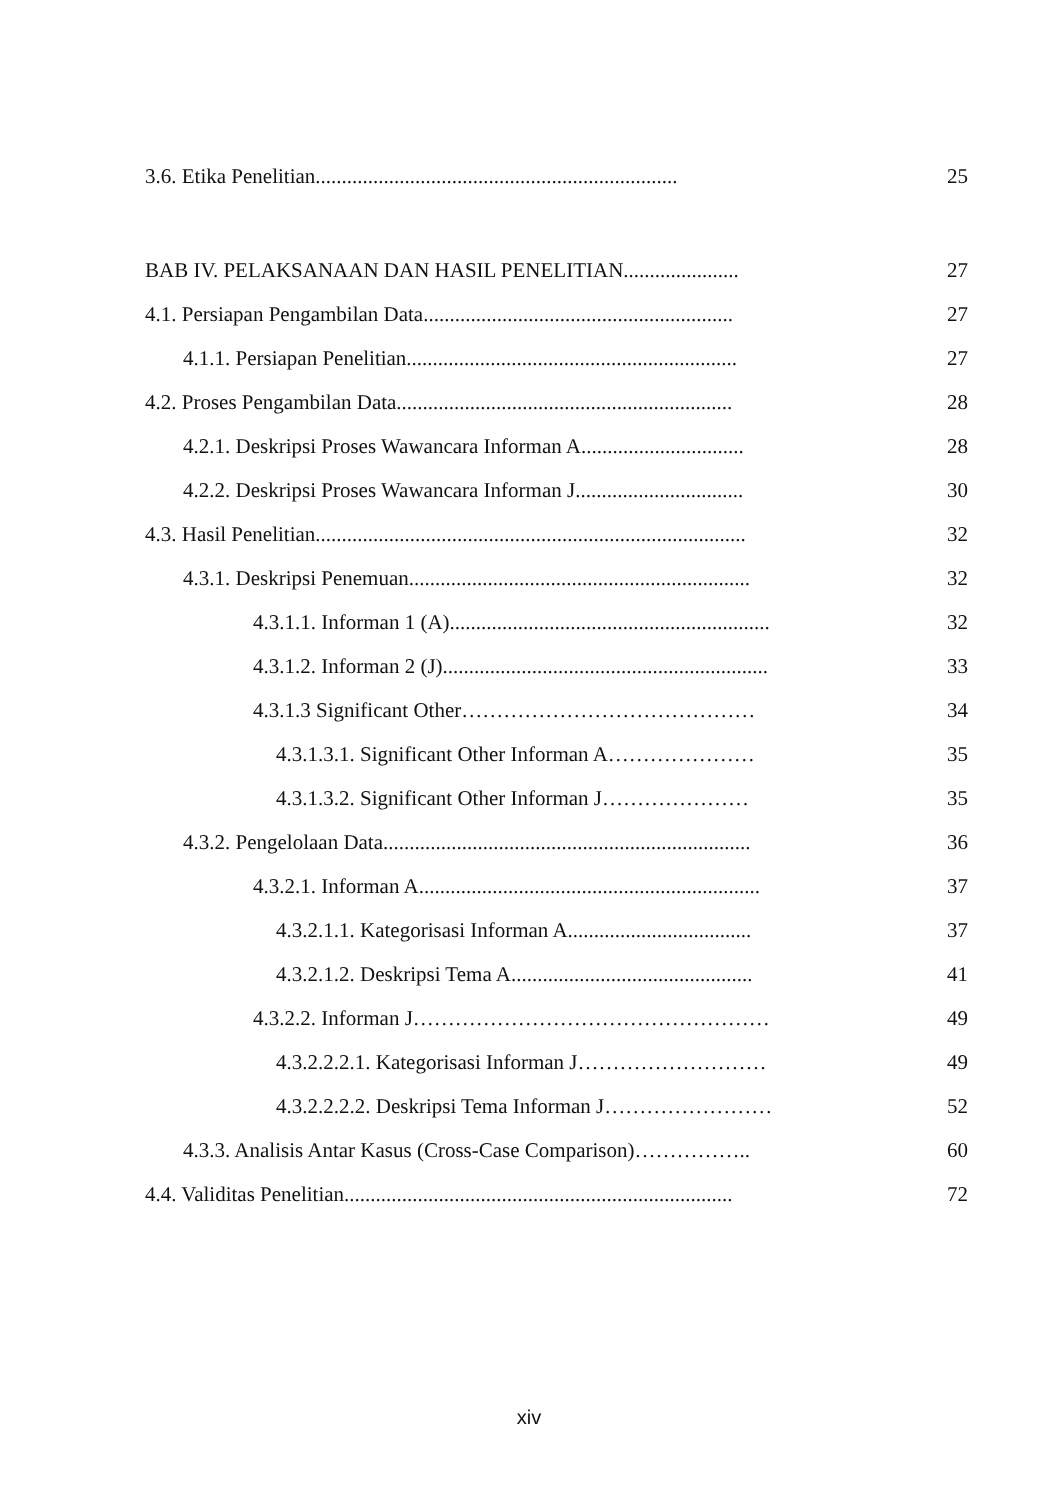3.6. Etika Penelitian..................................................................... 25
BAB IV. PELAKSANAAN DAN HASIL PENELITIAN...................... 27
4.1. Persiapan Pengambilan Data........................................................... 27
4.1.1. Persiapan Penelitian............................................................... 27
4.2. Proses Pengambilan Data................................................................ 28
4.2.1. Deskripsi Proses Wawancara Informan A............................... 28
4.2.2. Deskripsi Proses Wawancara Informan J................................ 30
4.3. Hasil Penelitian.................................................................................. 32
4.3.1. Deskripsi Penemuan................................................................. 32
4.3.1.1. Informan 1 (A)............................................................. 32
4.3.1.2. Informan 2 (J).............................................................. 33
4.3.1.3 Significant Other…………………………………… 34
4.3.1.3.1. Significant Other Informan A………………… 35
4.3.1.3.2. Significant Other Informan J………………… 35
4.3.2. Pengelolaan Data...................................................................... 36
4.3.2.1. Informan A................................................................. 37
4.3.2.1.1. Kategorisasi Informan A................................... 37
4.3.2.1.2. Deskripsi Tema A.............................................. 41
4.3.2.2. Informan J…………………………………………… 49
4.3.2.2.2.1. Kategorisasi Informan J……………………… 49
4.3.2.2.2.2. Deskripsi Tema Informan J…………………… 52
4.3.3. Analisis Antar Kasus (Cross-Case Comparison)…………….. 60
4.4. Validitas Penelitian.......................................................................... 72
xiv